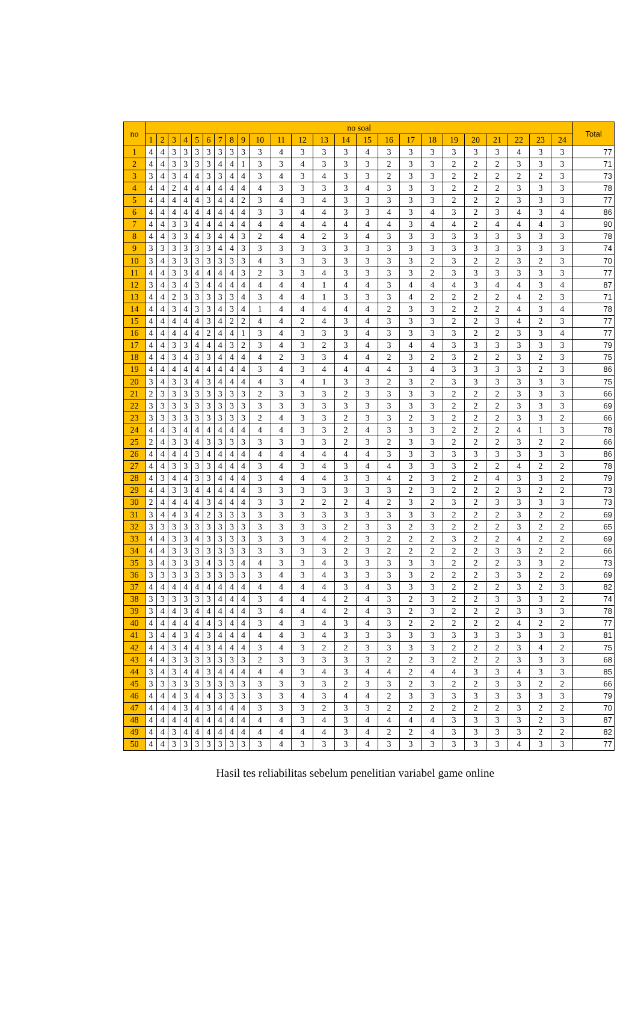| no | no soal | | | | | | | | | | | | | | | | | | | | | | | | Total |
| --- | --- | --- | --- | --- | --- | --- | --- | --- | --- | --- | --- | --- | --- | --- | --- | --- | --- | --- | --- | --- | --- | --- | --- | --- | --- |
| | 1 | 2 | 3 | 4 | 5 | 6 | 7 | 8 | 9 | 10 | 11 | 12 | 13 | 14 | 15 | 16 | 17 | 18 | 19 | 20 | 21 | 22 | 23 | 24 | |
| 1 | 4 | 4 | 3 | 3 | 3 | 3 | 3 | 3 | 3 | 3 | 4 | 3 | 3 | 3 | 4 | 3 | 3 | 3 | 3 | 3 | 3 | 4 | 3 | 3 | 77 |
| 2 | 4 | 4 | 3 | 3 | 3 | 3 | 4 | 4 | 1 | 3 | 3 | 4 | 3 | 3 | 3 | 2 | 3 | 3 | 2 | 2 | 2 | 3 | 3 | 3 | 71 |
| 3 | 3 | 4 | 3 | 4 | 4 | 3 | 3 | 4 | 4 | 3 | 4 | 3 | 4 | 3 | 3 | 2 | 3 | 3 | 2 | 2 | 2 | 2 | 2 | 3 | 73 |
| 4 | 4 | 4 | 2 | 4 | 4 | 4 | 4 | 4 | 4 | 4 | 3 | 3 | 3 | 3 | 4 | 3 | 3 | 3 | 2 | 2 | 2 | 3 | 3 | 3 | 78 |
| 5 | 4 | 4 | 4 | 4 | 4 | 3 | 4 | 4 | 2 | 3 | 4 | 3 | 4 | 3 | 3 | 3 | 3 | 3 | 2 | 2 | 2 | 3 | 3 | 3 | 77 |
| 6 | 4 | 4 | 4 | 4 | 4 | 4 | 4 | 4 | 4 | 3 | 3 | 4 | 4 | 3 | 3 | 4 | 3 | 4 | 3 | 2 | 3 | 4 | 3 | 4 | 86 |
| 7 | 4 | 4 | 3 | 3 | 4 | 4 | 4 | 4 | 4 | 4 | 4 | 4 | 4 | 4 | 4 | 4 | 3 | 4 | 4 | 2 | 4 | 4 | 4 | 3 | 90 |
| 8 | 4 | 4 | 3 | 3 | 4 | 3 | 4 | 4 | 3 | 2 | 4 | 4 | 2 | 3 | 4 | 3 | 3 | 3 | 3 | 3 | 3 | 3 | 3 | 3 | 78 |
| 9 | 3 | 3 | 3 | 3 | 3 | 3 | 4 | 4 | 3 | 3 | 3 | 3 | 3 | 3 | 3 | 3 | 3 | 3 | 3 | 3 | 3 | 3 | 3 | 3 | 74 |
| 10 | 3 | 4 | 3 | 3 | 3 | 3 | 3 | 3 | 3 | 4 | 3 | 3 | 3 | 3 | 3 | 3 | 3 | 2 | 3 | 2 | 2 | 3 | 2 | 3 | 70 |
| 11 | 4 | 4 | 3 | 3 | 4 | 4 | 4 | 4 | 3 | 2 | 3 | 3 | 4 | 3 | 3 | 3 | 3 | 2 | 3 | 3 | 3 | 3 | 3 | 3 | 77 |
| 12 | 3 | 4 | 3 | 4 | 3 | 4 | 4 | 4 | 4 | 4 | 4 | 4 | 1 | 4 | 4 | 3 | 4 | 4 | 4 | 3 | 4 | 4 | 3 | 4 | 87 |
| 13 | 4 | 4 | 2 | 3 | 3 | 3 | 3 | 3 | 4 | 3 | 4 | 4 | 1 | 3 | 3 | 3 | 4 | 2 | 2 | 2 | 2 | 4 | 2 | 3 | 71 |
| 14 | 4 | 4 | 3 | 4 | 3 | 3 | 4 | 3 | 4 | 1 | 4 | 4 | 4 | 4 | 4 | 2 | 3 | 3 | 2 | 2 | 2 | 4 | 3 | 4 | 78 |
| 15 | 4 | 4 | 4 | 4 | 4 | 3 | 4 | 2 | 2 | 4 | 4 | 2 | 4 | 3 | 4 | 3 | 3 | 3 | 2 | 2 | 3 | 4 | 2 | 3 | 77 |
| 16 | 4 | 4 | 4 | 4 | 4 | 2 | 4 | 4 | 1 | 3 | 4 | 3 | 3 | 3 | 4 | 3 | 3 | 3 | 3 | 2 | 2 | 3 | 3 | 4 | 77 |
| 17 | 4 | 4 | 3 | 3 | 4 | 4 | 4 | 3 | 2 | 3 | 4 | 3 | 2 | 3 | 4 | 3 | 4 | 4 | 3 | 3 | 3 | 3 | 3 | 3 | 79 |
| 18 | 4 | 4 | 3 | 4 | 3 | 3 | 4 | 4 | 4 | 4 | 2 | 3 | 3 | 4 | 4 | 2 | 3 | 2 | 3 | 2 | 2 | 3 | 2 | 3 | 75 |
| 19 | 4 | 4 | 4 | 4 | 4 | 4 | 4 | 4 | 4 | 3 | 4 | 3 | 4 | 4 | 4 | 4 | 3 | 4 | 3 | 3 | 3 | 3 | 2 | 3 | 86 |
| 20 | 3 | 4 | 3 | 3 | 4 | 3 | 4 | 4 | 4 | 4 | 3 | 4 | 1 | 3 | 3 | 2 | 3 | 2 | 3 | 3 | 3 | 3 | 3 | 3 | 75 |
| 21 | 2 | 3 | 3 | 3 | 3 | 3 | 3 | 3 | 3 | 2 | 3 | 3 | 3 | 2 | 3 | 3 | 3 | 3 | 2 | 2 | 2 | 3 | 3 | 3 | 66 |
| 22 | 3 | 3 | 3 | 3 | 3 | 3 | 3 | 3 | 3 | 3 | 3 | 3 | 3 | 3 | 3 | 3 | 3 | 3 | 2 | 2 | 2 | 3 | 3 | 3 | 69 |
| 23 | 3 | 3 | 3 | 3 | 3 | 3 | 3 | 3 | 3 | 2 | 4 | 3 | 3 | 2 | 3 | 3 | 2 | 3 | 2 | 2 | 2 | 3 | 3 | 2 | 66 |
| 24 | 4 | 4 | 3 | 4 | 4 | 4 | 4 | 4 | 4 | 4 | 4 | 3 | 3 | 2 | 4 | 3 | 3 | 3 | 2 | 2 | 2 | 4 | 1 | 3 | 78 |
| 25 | 2 | 4 | 3 | 3 | 4 | 3 | 3 | 3 | 3 | 3 | 3 | 3 | 3 | 2 | 3 | 2 | 3 | 3 | 2 | 2 | 2 | 3 | 2 | 2 | 66 |
| 26 | 4 | 4 | 4 | 4 | 3 | 4 | 4 | 4 | 4 | 4 | 4 | 4 | 4 | 4 | 4 | 3 | 3 | 3 | 3 | 3 | 3 | 3 | 3 | 3 | 86 |
| 27 | 4 | 4 | 3 | 3 | 3 | 3 | 4 | 4 | 4 | 3 | 4 | 3 | 4 | 3 | 4 | 4 | 3 | 3 | 3 | 2 | 2 | 4 | 2 | 2 | 78 |
| 28 | 4 | 3 | 4 | 4 | 3 | 3 | 4 | 4 | 4 | 3 | 4 | 4 | 4 | 3 | 3 | 4 | 2 | 3 | 2 | 2 | 4 | 3 | 3 | 2 | 79 |
| 29 | 4 | 4 | 3 | 3 | 4 | 4 | 4 | 4 | 4 | 3 | 3 | 3 | 3 | 3 | 3 | 3 | 2 | 3 | 2 | 2 | 2 | 3 | 2 | 2 | 73 |
| 30 | 2 | 4 | 4 | 4 | 4 | 3 | 4 | 4 | 4 | 3 | 3 | 2 | 2 | 2 | 4 | 2 | 3 | 2 | 3 | 2 | 3 | 3 | 3 | 3 | 73 |
| 31 | 3 | 4 | 4 | 3 | 4 | 2 | 3 | 3 | 3 | 3 | 3 | 3 | 3 | 3 | 3 | 3 | 3 | 3 | 2 | 2 | 2 | 3 | 2 | 2 | 69 |
| 32 | 3 | 3 | 3 | 3 | 3 | 3 | 3 | 3 | 3 | 3 | 3 | 3 | 3 | 2 | 3 | 3 | 2 | 3 | 2 | 2 | 2 | 3 | 2 | 2 | 65 |
| 33 | 4 | 4 | 3 | 3 | 4 | 3 | 3 | 3 | 3 | 3 | 3 | 3 | 4 | 2 | 3 | 2 | 2 | 2 | 3 | 2 | 2 | 4 | 2 | 2 | 69 |
| 34 | 4 | 4 | 3 | 3 | 3 | 3 | 3 | 3 | 3 | 3 | 3 | 3 | 3 | 2 | 3 | 2 | 2 | 2 | 2 | 2 | 3 | 3 | 2 | 2 | 66 |
| 35 | 3 | 4 | 3 | 3 | 3 | 4 | 3 | 3 | 4 | 4 | 3 | 3 | 4 | 3 | 3 | 3 | 3 | 3 | 2 | 2 | 2 | 3 | 3 | 2 | 73 |
| 36 | 3 | 3 | 3 | 3 | 3 | 3 | 3 | 3 | 3 | 3 | 4 | 3 | 4 | 3 | 3 | 3 | 3 | 2 | 2 | 2 | 3 | 3 | 2 | 2 | 69 |
| 37 | 4 | 4 | 4 | 4 | 4 | 4 | 4 | 4 | 4 | 4 | 4 | 4 | 4 | 3 | 4 | 3 | 3 | 3 | 2 | 2 | 2 | 3 | 2 | 3 | 82 |
| 38 | 3 | 3 | 3 | 3 | 3 | 3 | 4 | 4 | 4 | 3 | 4 | 4 | 4 | 2 | 4 | 3 | 2 | 3 | 2 | 2 | 3 | 3 | 3 | 2 | 74 |
| 39 | 3 | 4 | 4 | 3 | 4 | 4 | 4 | 4 | 4 | 3 | 4 | 4 | 4 | 2 | 4 | 3 | 2 | 3 | 2 | 2 | 2 | 3 | 3 | 3 | 78 |
| 40 | 4 | 4 | 4 | 4 | 4 | 4 | 3 | 4 | 4 | 3 | 4 | 3 | 4 | 3 | 4 | 3 | 2 | 2 | 2 | 2 | 2 | 4 | 2 | 2 | 77 |
| 41 | 3 | 4 | 4 | 3 | 4 | 3 | 4 | 4 | 4 | 4 | 4 | 3 | 4 | 3 | 3 | 3 | 3 | 3 | 3 | 3 | 3 | 3 | 3 | 3 | 81 |
| 42 | 4 | 4 | 3 | 4 | 4 | 3 | 4 | 4 | 4 | 3 | 4 | 3 | 2 | 2 | 3 | 3 | 3 | 3 | 2 | 2 | 2 | 3 | 4 | 2 | 75 |
| 43 | 4 | 4 | 3 | 3 | 3 | 3 | 3 | 3 | 3 | 2 | 3 | 3 | 3 | 3 | 3 | 2 | 2 | 3 | 2 | 2 | 2 | 3 | 3 | 3 | 68 |
| 44 | 3 | 4 | 3 | 4 | 4 | 3 | 4 | 4 | 4 | 4 | 4 | 3 | 4 | 3 | 4 | 4 | 2 | 4 | 4 | 3 | 3 | 4 | 3 | 3 | 85 |
| 45 | 3 | 3 | 3 | 3 | 3 | 3 | 3 | 3 | 3 | 3 | 3 | 3 | 3 | 2 | 3 | 3 | 2 | 3 | 2 | 2 | 3 | 3 | 2 | 2 | 66 |
| 46 | 4 | 4 | 4 | 3 | 4 | 4 | 3 | 3 | 3 | 3 | 3 | 4 | 3 | 4 | 4 | 2 | 3 | 3 | 3 | 3 | 3 | 3 | 3 | 3 | 79 |
| 47 | 4 | 4 | 4 | 3 | 4 | 3 | 4 | 4 | 4 | 3 | 3 | 3 | 2 | 3 | 3 | 2 | 2 | 2 | 2 | 2 | 2 | 3 | 2 | 2 | 70 |
| 48 | 4 | 4 | 4 | 4 | 4 | 4 | 4 | 4 | 4 | 4 | 4 | 3 | 4 | 3 | 4 | 4 | 4 | 4 | 3 | 3 | 3 | 3 | 2 | 3 | 87 |
| 49 | 4 | 4 | 3 | 4 | 4 | 4 | 4 | 4 | 4 | 4 | 4 | 4 | 4 | 3 | 4 | 2 | 2 | 4 | 3 | 3 | 3 | 3 | 2 | 2 | 82 |
| 50 | 4 | 4 | 3 | 3 | 3 | 3 | 3 | 3 | 3 | 3 | 4 | 3 | 3 | 3 | 4 | 3 | 3 | 3 | 3 | 3 | 3 | 4 | 3 | 3 | 77 |
Hasil tes reliabilitas sebelum penelitian variabel game online